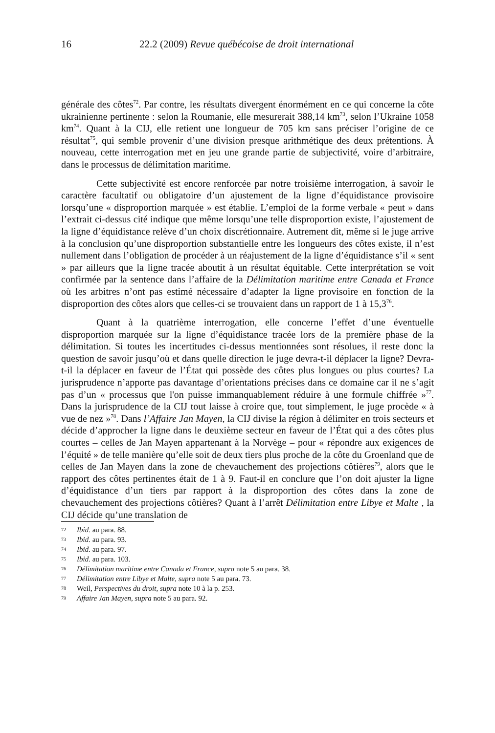16 22.2 (2009) Revue québécoise de droit international
générale des côtes<sup>72</sup>. Par contre, les résultats divergent énormément en ce qui concerne la côte ukrainienne pertinente : selon la Roumanie, elle mesurerait 388,14 km<sup>73</sup>, selon l’Ukraine 1058 km<sup>74</sup>. Quant à la CIJ, elle retient une longueur de 705 km sans préciser l’origine de ce résultat<sup>75</sup>, qui semble provenir d’une division presque arithmétique des deux prétentions. À nouveau, cette interrogation met en jeu une grande partie de subjectivité, voire d’arbitraire, dans le processus de délimitation maritime.
Cette subjectivité est encore renforcée par notre troisième interrogation, à savoir le caractère facultatif ou obligatoire d’un ajustement de la ligne d’équidistance provisoire lorsqu’une « disproportion marquée » est établie. L’emploi de la forme verbale « peut » dans l’extrait ci-dessus cité indique que même lorsqu’une telle disproportion existe, l’ajustement de la ligne d’équidistance relève d’un choix discrétionnaire. Autrement dit, même si le juge arrive à la conclusion qu’une disproportion substantielle entre les longueurs des côtes existe, il n’est nullement dans l’obligation de procéder à un réajustement de la ligne d’équidistance s’il « sent » par ailleurs que la ligne tracée aboutit à un résultat équitable. Cette interprétation se voit confirmée par la sentence dans l’affaire de la Délimitation maritime entre Canada et France où les arbitres n’ont pas estimé nécessaire d’adapter la ligne provisoire en fonction de la disproportion des côtes alors que celles-ci se trouvaient dans un rapport de 1 à 15,3<sup>76</sup>.
Quant à la quatrième interrogation, elle concerne l’effet d’une éventuelle disproportion marquée sur la ligne d’équidistance tracée lors de la première phase de la délimitation. Si toutes les incertitudes ci-dessus mentionnées sont résolues, il reste donc la question de savoir jusqu’où et dans quelle direction le juge devra-t-il déplacer la ligne? Devra-t-il la déplacer en faveur de l’État qui possède des côtes plus longues ou plus courtes? La jurisprudence n’apporte pas davantage d’orientations précises dans ce domaine car il ne s’agit pas d’un « processus que l'on puisse immanquablement réduire à une formule chiffrée »<sup>77</sup>. Dans la jurisprudence de la CIJ tout laisse à croire que, tout simplement, le juge procède « à vue de nez »<sup>78</sup>. Dans l’Affaire Jan Mayen, la CIJ divise la région à délimiter en trois secteurs et décide d’approcher la ligne dans le deuxième secteur en faveur de l’État qui a des côtes plus courtes – celles de Jan Mayen appartenant à la Norvège – pour « répondre aux exigences de l’équité » de telle manière qu’elle soit de deux tiers plus proche de la côte du Groenland que de celles de Jan Mayen dans la zone de chevauchement des projections côtières<sup>79</sup>, alors que le rapport des côtes pertinentes était de 1 à 9. Faut-il en conclure que l’on doit ajuster la ligne d’équidistance d’un tiers par rapport à la disproportion des côtes dans la zone de chevauchement des projections côtières? Quant à l’arrêt Délimitation entre Libye et Malte , la CIJ décide qu’une translation de
72 Ibid. au para. 88.
73 Ibid. au para. 93.
74 Ibid. au para. 97.
75 Ibid. au para. 103.
76 Délimitation maritime entre Canada et France, supra note 5 au para. 38.
77 Délimitation entre Libye et Malte, supra note 5 au para. 73.
78 Weil, Perspectives du droit, supra note 10 à la p. 253.
79 Affaire Jan Mayen, supra note 5 au para. 92.